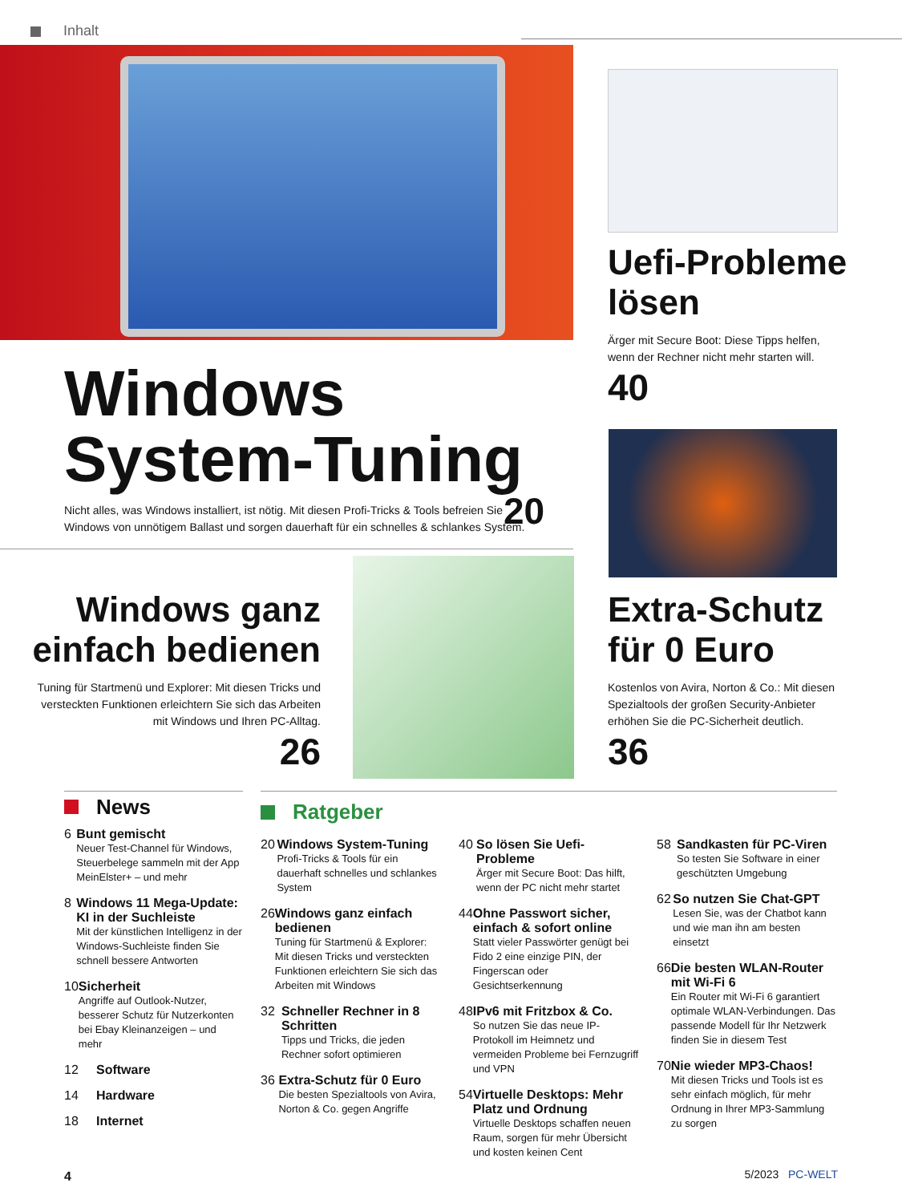Inhalt
Uefi-Probleme lösen
Ärger mit Secure Boot: Diese Tipps helfen, wenn der Rechner nicht mehr starten will.
40
Windows System-Tuning
Nicht alles, was Windows installiert, ist nötig. Mit diesen Profi-Tricks & Tools befreien Sie Windows von unnötigem Ballast und sorgen dauerhaft für ein schnelles & schlankes System.
20
Windows ganz einfach bedienen
Tuning für Startmenü und Explorer: Mit diesen Tricks und versteckten Funktionen erleichtern Sie sich das Arbeiten mit Windows und Ihren PC-Alltag.
26
Extra-Schutz für 0 Euro
Kostenlos von Avira, Norton & Co.: Mit diesen Spezialtools der großen Security-Anbieter erhöhen Sie die PC-Sicherheit deutlich.
36
News
6 Bunt gemischt
Neuer Test-Channel für Windows, Steuerbelege sammeln mit der App MeinElster+ – und mehr
8 Windows 11 Mega-Update: KI in der Suchleiste
Mit der künstlichen Intelligenz in der Windows-Suchleiste finden Sie schnell bessere Antworten
10 Sicherheit
Angriffe auf Outlook-Nutzer, besserer Schutz für Nutzerkonten bei Ebay Kleinanzeigen – und mehr
12 Software
14 Hardware
18 Internet
Ratgeber
20 Windows System-Tuning
Profi-Tricks & Tools für ein dauerhaft schnelles und schlankes System
26 Windows ganz einfach bedienen
Tuning für Startmenü & Explorer: Mit diesen Tricks und versteckten Funktionen erleichtern Sie sich das Arbeiten mit Windows
32 Schneller Rechner in 8 Schritten
Tipps und Tricks, die jeden Rechner sofort optimieren
36 Extra-Schutz für 0 Euro
Die besten Spezialtools von Avira, Norton & Co. gegen Angriffe
40 So lösen Sie Uefi-Probleme
Ärger mit Secure Boot: Das hilft, wenn der PC nicht mehr startet
44 Ohne Passwort sicher, einfach & sofort online
Statt vieler Passwörter genügt bei Fido 2 eine einzige PIN, der Fingerscan oder Gesichtserkennung
48 IPv6 mit Fritzbox & Co.
So nutzen Sie das neue IP-Protokoll im Heimnetz und vermeiden Probleme bei Fernzugriff und VPN
54 Virtuelle Desktops: Mehr Platz und Ordnung
Virtuelle Desktops schaffen neuen Raum, sorgen für mehr Übersicht und kosten keinen Cent
58 Sandkasten für PC-Viren
So testen Sie Software in einer geschützten Umgebung
62 So nutzen Sie Chat-GPT
Lesen Sie, was der Chatbot kann und wie man ihn am besten einsetzt
66 Die besten WLAN-Router mit Wi-Fi 6
Ein Router mit Wi-Fi 6 garantiert optimale WLAN-Verbindungen. Das passende Modell für Ihr Netzwerk finden Sie in diesem Test
70 Nie wieder MP3-Chaos!
Mit diesen Tricks und Tools ist es sehr einfach möglich, für mehr Ordnung in Ihrer MP3-Sammlung zu sorgen
4 5/2023 PC-WELT